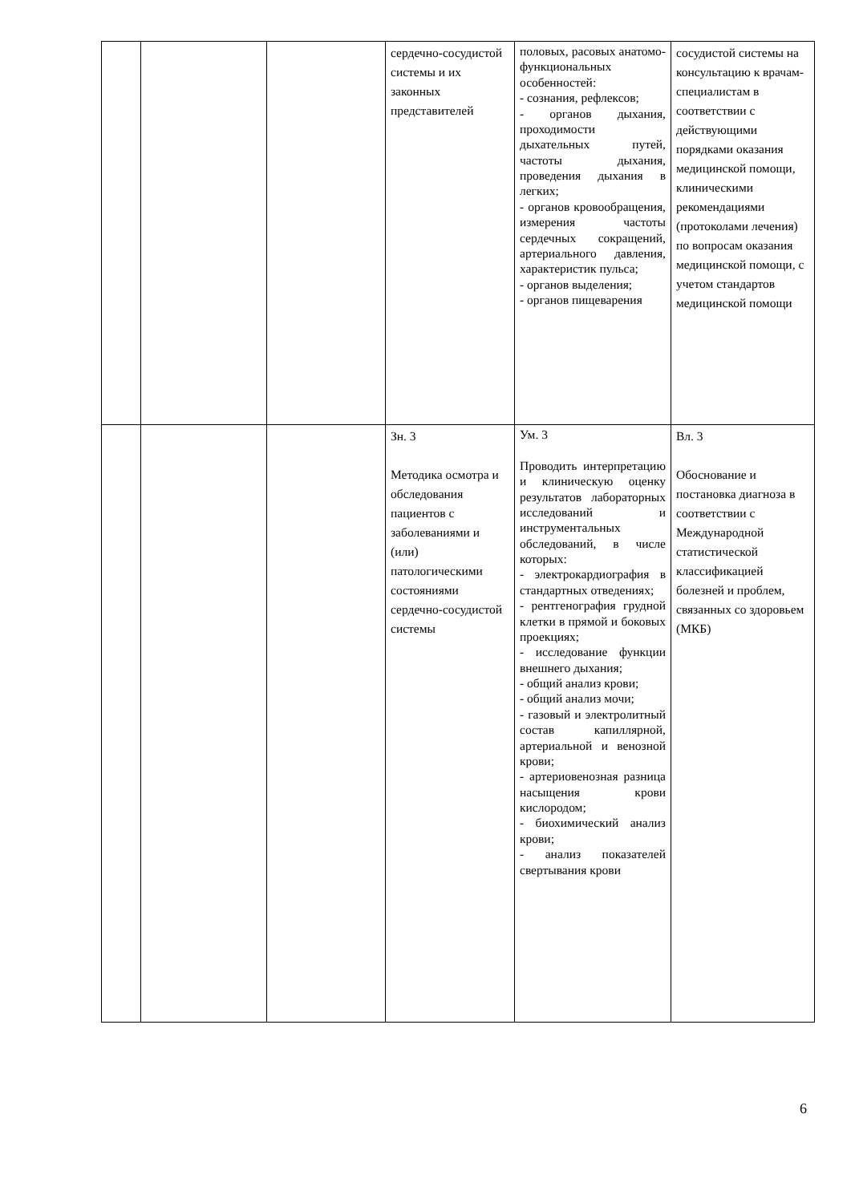| | | | сердечно-сосудистой системы и их законных представителей | половых, расовых анатомо-функциональных особенностей: - сознания, рефлексов; - органов дыхания, проходимости дыхательных путей, частоты дыхания, проведения дыхания в легких; - органов кровообращения, измерения частоты сердечных сокращений, артериального давления, характеристик пульса; - органов выделения; - органов пищеварения | сосудистой системы на консультацию к врачам-специалистам в соответствии с действующими порядками оказания медицинской помощи, клиническими рекомендациями (протоколами лечения) по вопросам оказания медицинской помощи, с учетом стандартов медицинской помощи |
| | | | Зн. 3 Методика осмотра и обследования пациентов с заболеваниями и (или) патологическими состояниями сердечно-сосудистой системы | Ум. 3 Проводить интерпретацию и клиническую оценку результатов лабораторных исследований и инструментальных обследований, в числе которых: - электрокардиография в стандартных отведениях; - рентгенография грудной клетки в прямой и боковых проекциях; - исследование функции внешнего дыхания; - общий анализ крови; - общий анализ мочи; - газовый и электролитный состав капиллярной, артериальной и венозной крови; - артериовенозная разница насыщения крови кислородом; - биохимический анализ крови; - анализ показателей свертывания крови | Вл. 3 Обоснование и постановка диагноза в соответствии с Международной статистической классификацией болезней и проблем, связанных со здоровьем (МКБ) |
6